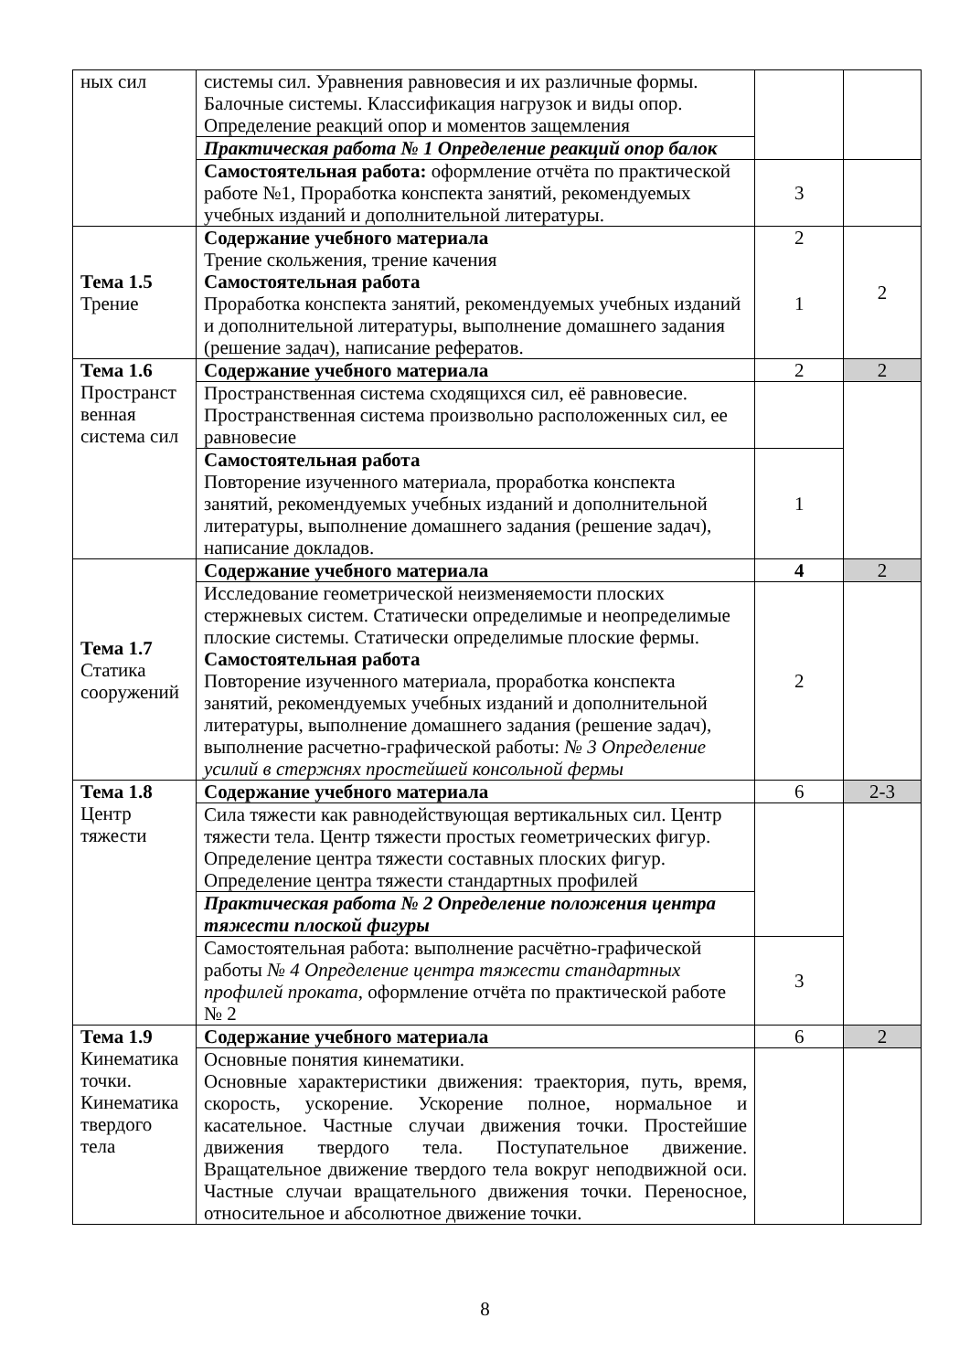| ных сил | системы сил. Уравнения равновесия и их различные формы. Балочные системы. Классификация нагрузок и виды опор. Определение реакций опор и моментов защемления | | |
| | Практическая работа № 1 Определение реакций опор балок | | |
| | Самостоятельная работа: оформление отчёта по практической работе №1, Проработка конспекта занятий, рекомендуемых учебных изданий и дополнительной литературы. | 3 | |
| Тема 1.5 Трение | Содержание учебного материала Трение скольжения, трение качения Самостоятельная работа Проработка конспекта занятий, рекомендуемых учебных изданий и дополнительной литературы, выполнение домашнего задания (решение задач), написание рефератов. | 2 1 | 2 |
| Тема 1.6 Пространст венная система сил | Содержание учебного материала | 2 | 2 |
| | Пространственная система сходящихся сил, её равновесие. Пространственная система произвольно расположенных сил, ее равновесие | | |
| | Самостоятельная работа Повторение изученного материала, проработка конспекта занятий, рекомендуемых учебных изданий и дополнительной литературы, выполнение домашнего задания (решение задач), написание докладов. | 1 | |
| Тема 1.7 Статика сооружений | Содержание учебного материала | 4 | 2 |
| | Исследование геометрической неизменяемости плоских стержневых систем. Статически определимые и неопределимые плоские системы. Статически определимые плоские фермы. Самостоятельная работа Повторение изученного материала, проработка конспекта занятий, рекомендуемых учебных изданий и дополнительной литературы, выполнение домашнего задания (решение задач), выполнение расчетно-графической работы: № 3 Определение усилий в стержнях простейшей консольной фермы | 2 | |
| Тема 1.8 Центр тяжести | Содержание учебного материала | 6 | 2-3 |
| | Сила тяжести как равнодействующая вертикальных сил. Центр тяжести тела. Центр тяжести простых геометрических фигур. Определение центра тяжести составных плоских фигур. Определение центра тяжести стандартных профилей | | |
| | Практическая работа № 2 Определение положения центра тяжести плоской фигуры | | |
| | Самостоятельная работа: выполнение расчётно-графической работы № 4 Определение центра тяжести стандартных профилей проката , оформление отчёта по практической работе № 2 | 3 | |
| Тема 1.9 Кинематика точки. Кинематика твердого тела | Содержание учебного материала | 6 | 2 |
| | Основные понятия кинематики. Основные характеристики движения: траектория, путь, время, скорость, ускорение. Ускорение полное, нормальное и касательное. Частные случаи движения точки. Простейшие движения твердого тела. Поступательное движение. Вращательное движение твердого тела вокруг неподвижной оси. Частные случаи вращательного движения точки. Переносное, относительное и абсолютное движение точки. | | |
8